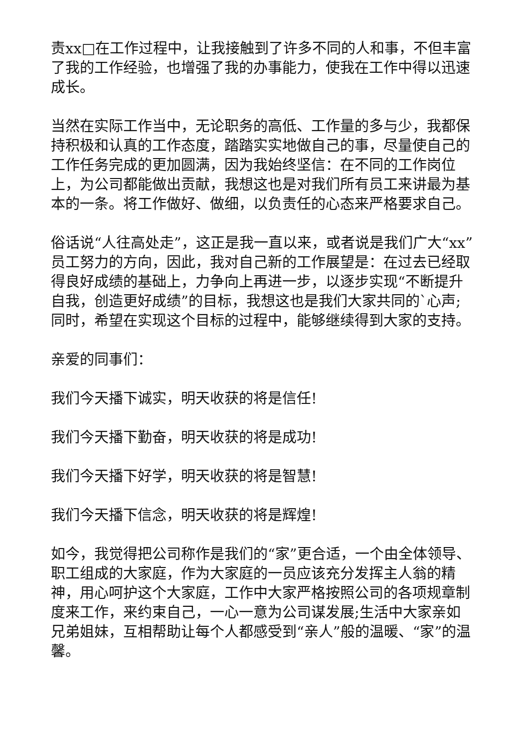责xx□在工作过程中，让我接触到了许多不同的人和事，不但丰富了我的工作经验，也增强了我的办事能力，使我在工作中得以迅速成长。
当然在实际工作当中，无论职务的高低、工作量的多与少，我都保持积极和认真的工作态度，踏踏实实地做自己的事，尽量使自己的工作任务完成的更加圆满，因为我始终坚信：在不同的工作岗位上，为公司都能做出贡献，我想这也是对我们所有员工来讲最为基本的一条。将工作做好、做细，以负责任的心态来严格要求自己。
俗话说“人往高处走”，这正是我一直以来，或者说是我们广大“xx”员工努力的方向，因此，我对自己新的工作展望是：在过去已经取得良好成绩的基础上，力争向上再进一步，以逐步实现“不断提升自我，创造更好成绩”的目标，我想这也是我们大家共同的`心声;同时，希望在实现这个目标的过程中，能够继续得到大家的支持。
亲爱的同事们：
我们今天播下诚实，明天收获的将是信任!
我们今天播下勤奋，明天收获的将是成功!
我们今天播下好学，明天收获的将是智慧!
我们今天播下信念，明天收获的将是辉煌!
如今，我觉得把公司称作是我们的“家”更合适，一个由全体领导、职工组成的大家庭，作为大家庭的一员应该充分发挥主人翁的精神，用心呵护这个大家庭，工作中大家严格按照公司的各项规章制度来工作，来约束自己，一心一意为公司谋发展;生活中大家亲如兄弟姐妹，互相帮助让每个人都感受到“亲人”般的温暖、“家”的温馨。